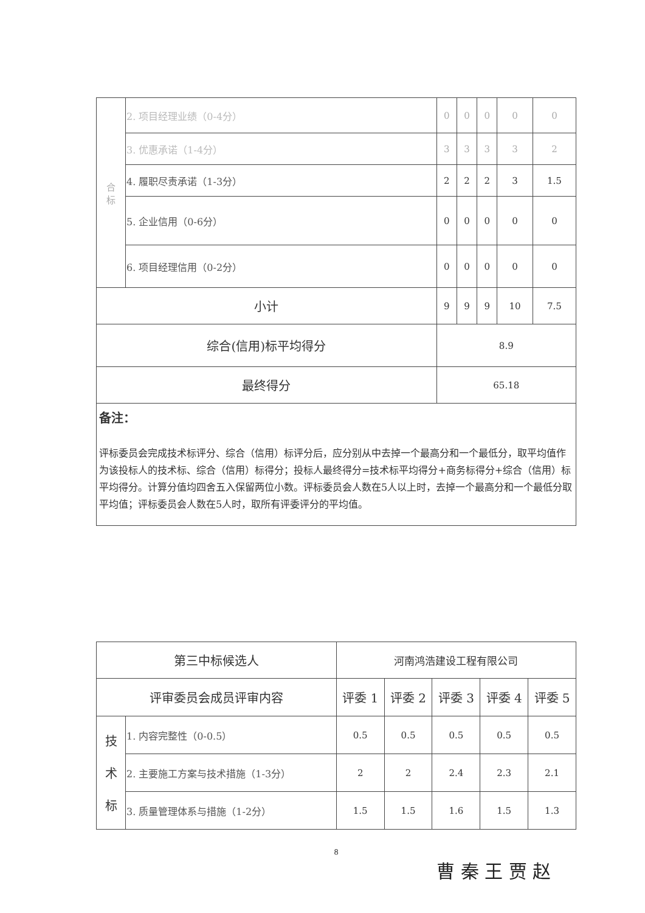| 合 标 | 2. 项目经理业绩（0-4分） | 0 | 0 | 0 | 0 | 0 |
| | 3. 优惠承诺（1-4分） | 3 | 3 | 3 | 3 | 2 |
| | 4. 履职尽责承诺（1-3分） | 2 | 2 | 2 | 3 | 1.5 |
| | 5. 企业信用（0-6分） | 0 | 0 | 0 | 0 | 0 |
| | 6. 项目经理信用（0-2分） | 0 | 0 | 0 | 0 | 0 |
| 小计 | | 9 | 9 | 9 | 10 | 7.5 |
| 综合(信用)标平均得分 | | 8.9 | | | | |
| 最终得分 | | 65.18 | | | | |
备注：
评标委员会完成技术标评分、综合（信用）标评分后，应分别从中去掉一个最高分和一个最低分，取平均值作为该投标人的技术标、综合（信用）标得分；投标人最终得分=技术标平均得分+商务标得分+综合（信用）标平均得分。计算分值均四舍五入保留两位小数。评标委员会人数在5人以上时，去掉一个最高分和一个最低分取平均值；评标委员会人数在5人时，取所有评委评分的平均值。
| 第三中标候选人 | | 河南鸿浩建设工程有限公司 | | | | |
| 评审委员会成员评审内容 | | 评委 1 | 评委 2 | 评委 3 | 评委 4 | 评委 5 |
| 技 术 标 | 1. 内容完整性（0-0.5） | 0.5 | 0.5 | 0.5 | 0.5 | 0.5 |
| | 2. 主要施工方案与技术措施（1-3分） | 2 | 2 | 2.4 | 2.3 | 2.1 |
| | 3. 质量管理体系与措施（1-2分） | 1.5 | 1.5 | 1.6 | 1.5 | 1.3 |
8
曹 秦 王 贾 赵